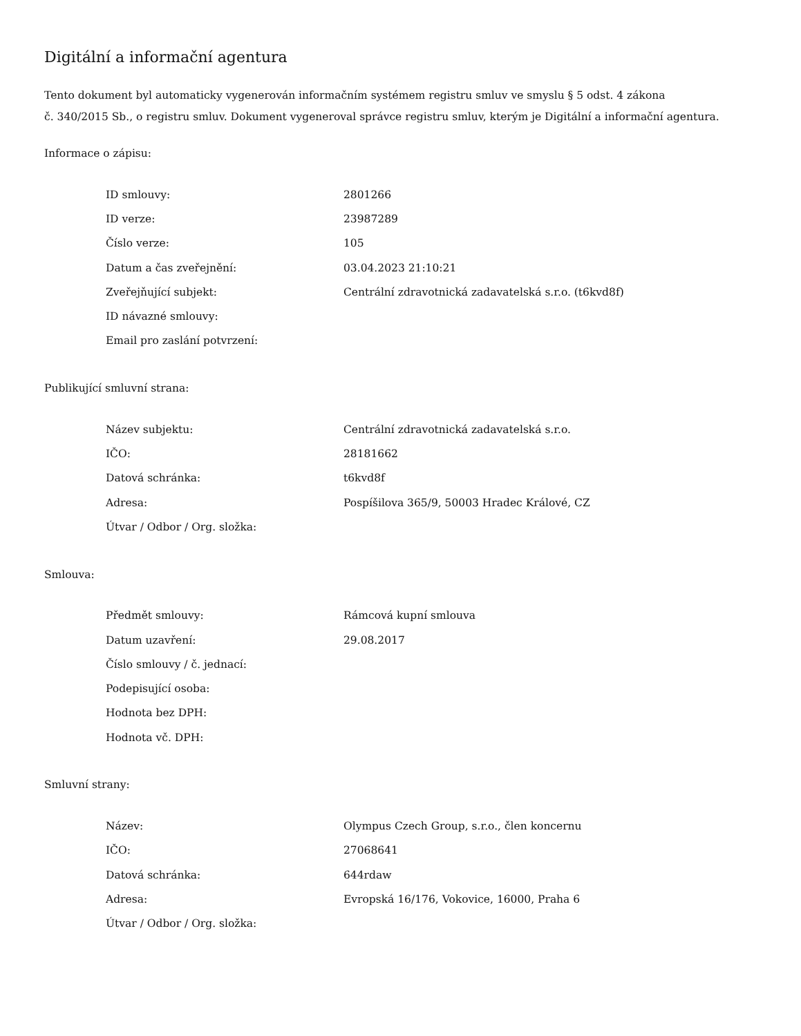Digitální a informační agentura
Tento dokument byl automaticky vygenerován informačním systémem registru smluv ve smyslu § 5 odst. 4 zákona
č. 340/2015 Sb., o registru smluv. Dokument vygeneroval správce registru smluv, kterým je Digitální a informační agentura.
Informace o zápisu:
| ID smlouvy: | 2801266 |
| ID verze: | 23987289 |
| Číslo verze: | 105 |
| Datum a čas zveřejnění: | 03.04.2023 21:10:21 |
| Zveřejňující subjekt: | Centrální zdravotnická zadavatelská s.r.o. (t6kvd8f) |
| ID návazné smlouvy: | |
| Email pro zaslání potvrzení: | |
Publikující smluvní strana:
| Název subjektu: | Centrální zdravotnická zadavatelská s.r.o. |
| IČO: | 28181662 |
| Datová schránka: | t6kvd8f |
| Adresa: | Pospíšilova 365/9, 50003 Hradec Králové, CZ |
| Útvar / Odbor / Org. složka: | |
Smlouva:
| Předmět smlouvy: | Rámcová kupní smlouva |
| Datum uzavření: | 29.08.2017 |
| Číslo smlouvy / č. jednací: | |
| Podepisující osoba: | |
| Hodnota bez DPH: | |
| Hodnota vč. DPH: | |
Smluvní strany:
| Název: | Olympus Czech Group, s.r.o., člen koncernu |
| IČO: | 27068641 |
| Datová schránka: | 644rdaw |
| Adresa: | Evropská 16/176, Vokovice, 16000, Praha 6 |
| Útvar / Odbor / Org. složka: | |